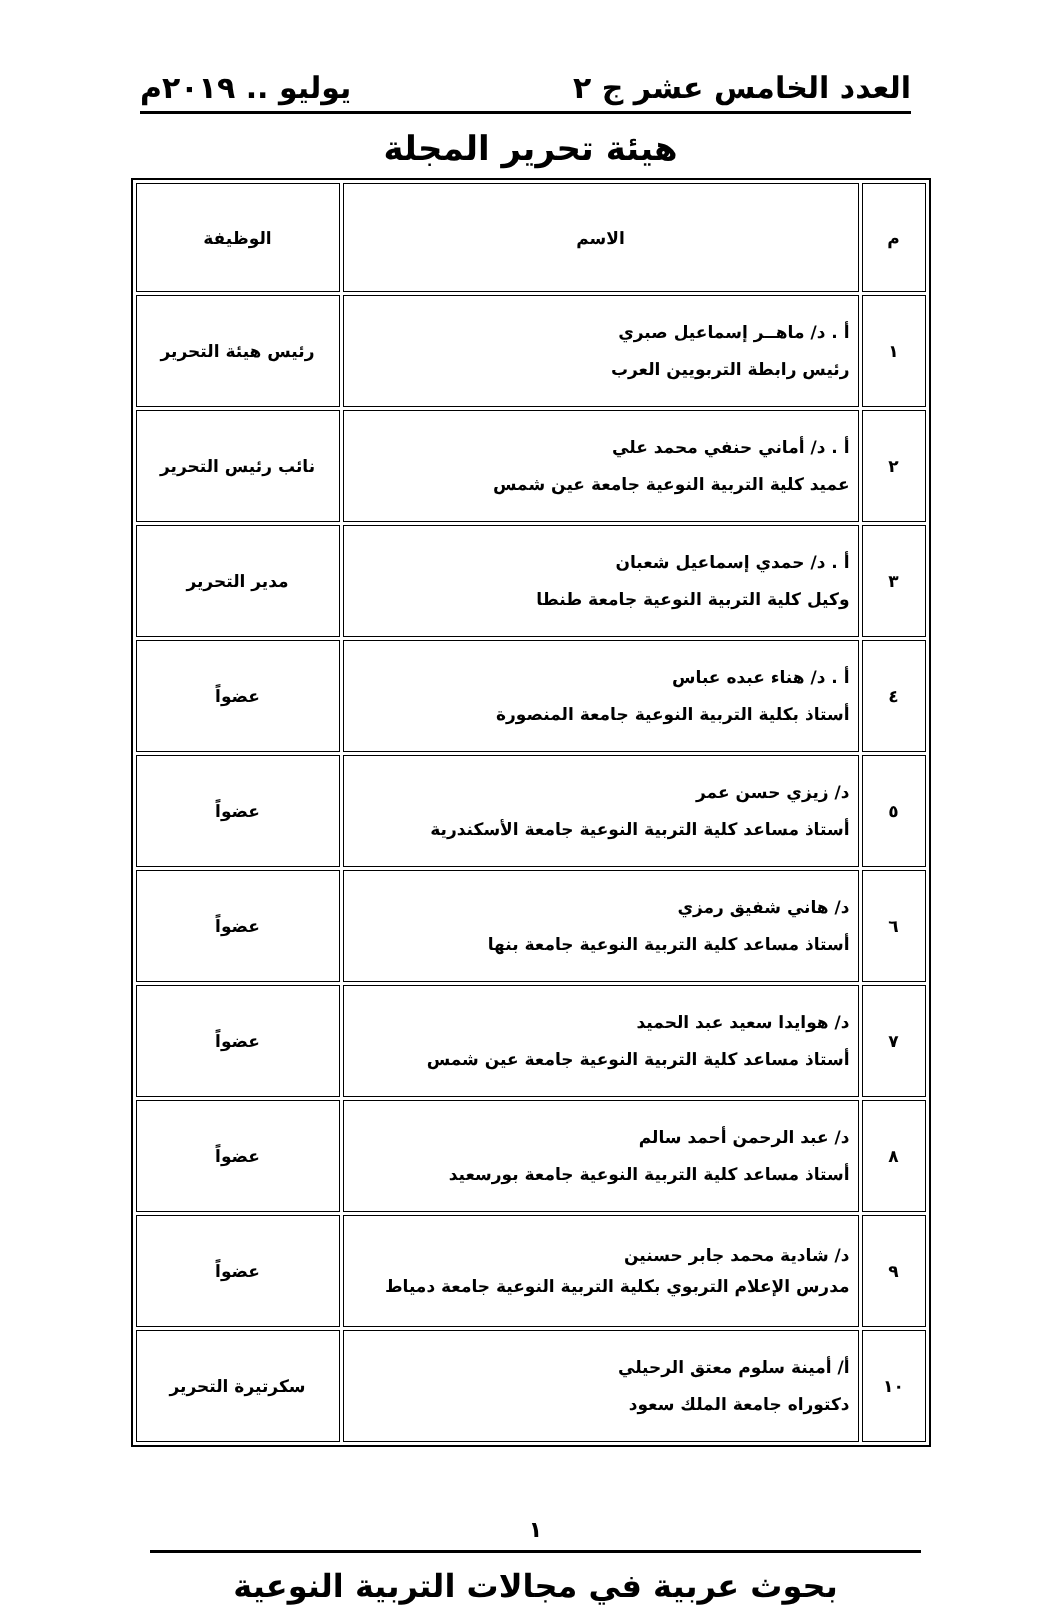العدد الخامس عشر ج ٢ يوليو .. ٢٠١٩م
هيئة تحرير المجلة
| م | الاسم | الوظيفة |
| --- | --- | --- |
| ١ | أ . د/ ماهــر إسماعيل صبري رئيس رابطة التربويين العرب | رئيس هيئة التحرير |
| ٢ | أ . د/ أماني حنفي محمد علي عميد كلية التربية النوعية جامعة عين شمس | نائب رئيس التحرير |
| ٣ | أ . د/ حمدي إسماعيل شعبان وكيل كلية التربية النوعية جامعة طنطا | مدير التحرير |
| ٤ | أ . د/ هناء عبده عباس أستاذ بكلية التربية النوعية جامعة المنصورة | عضواً |
| ٥ | د/ زيزي حسن عمر أستاذ مساعد كلية التربية النوعية جامعة الأسكندرية | عضواً |
| ٦ | د/ هاني شفيق رمزي أستاذ مساعد كلية التربية النوعية جامعة بنها | عضواً |
| ٧ | د/ هوايدا سعيد عبد الحميد أستاذ مساعد كلية التربية النوعية جامعة عين شمس | عضواً |
| ٨ | د/ عبد الرحمن أحمد سالم أستاذ مساعد كلية التربية النوعية جامعة بورسعيد | عضواً |
| ٩ | د/ شادية محمد جابر حسنين مدرس الإعلام التربوي بكلية التربية النوعية جامعة دمياط | عضواً |
| ١٠ | أ/ أمينة سلوم معتق الرحيلي دكتوراه جامعة الملك سعود | سكرتيرة التحرير |
١
بحوث عربية في مجالات التربية النوعية